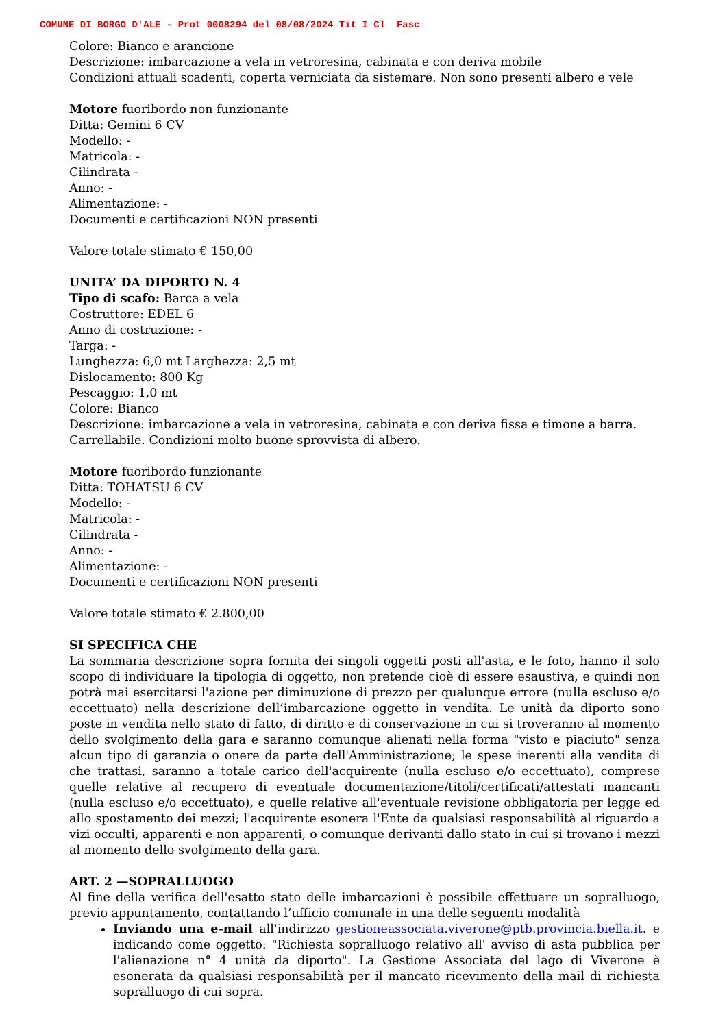COMUNE DI BORGO D'ALE - Prot 0008294 del 08/08/2024 Tit I Cl Fasc
Colore: Bianco e arancione
Descrizione: imbarcazione a vela in vetroresina, cabinata e con deriva mobile
Condizioni attuali scadenti, coperta verniciata da sistemare. Non sono presenti albero e vele
Motore fuoribordo non funzionante
Ditta: Gemini 6 CV
Modello: -
Matricola: -
Cilindrata -
Anno: -
Alimentazione: -
Documenti e certificazioni NON presenti
Valore totale stimato € 150,00
UNITA’ DA DIPORTO N. 4
Tipo di scafo: Barca a vela
Costruttore: EDEL 6
Anno di costruzione: -
Targa: -
Lunghezza: 6,0 mt Larghezza: 2,5 mt
Dislocamento: 800 Kg
Pescaggio: 1,0 mt
Colore: Bianco
Descrizione: imbarcazione a vela in vetroresina, cabinata e con deriva fissa e timone a barra.
Carrellabile. Condizioni molto buone sprovvista di albero.
Motore fuoribordo funzionante
Ditta: TOHATSU 6 CV
Modello: -
Matricola: -
Cilindrata -
Anno: -
Alimentazione: -
Documenti e certificazioni NON presenti
Valore totale stimato € 2.800,00
SI SPECIFICA CHE
La sommaria descrizione sopra fornita dei singoli oggetti posti all'asta, e le foto, hanno il solo scopo di individuare la tipologia di oggetto, non pretende cioè di essere esaustiva, e quindi non potrà mai esercitarsi l'azione per diminuzione di prezzo per qualunque errore (nulla escluso e/o eccettuato) nella descrizione dell’imbarcazione oggetto in vendita. Le unità da diporto sono poste in vendita nello stato di fatto, di diritto e di conservazione in cui si troveranno al momento dello svolgimento della gara e saranno comunque alienati nella forma "visto e piaciuto" senza alcun tipo di garanzia o onere da parte dell'Amministrazione; le spese inerenti alla vendita di che trattasi, saranno a totale carico dell'acquirente (nulla escluso e/o eccettuato), comprese quelle relative al recupero di eventuale documentazione/titoli/certificati/attestati mancanti (nulla escluso e/o eccettuato), e quelle relative all'eventuale revisione obbligatoria per legge ed allo spostamento dei mezzi; l'acquirente esonera l'Ente da qualsiasi responsabilità al riguardo a vizi occulti, apparenti e non apparenti, o comunque derivanti dallo stato in cui si trovano i mezzi al momento dello svolgimento della gara.
ART. 2 —SOPRALLUOGO
Al fine della verifica dell'esatto stato delle imbarcazioni è possibile effettuare un sopralluogo, previo appuntamento, contattando l’ufficio comunale in una delle seguenti modalità
Inviando una e-mail all'indirizzo gestioneassociata.viverone@ptb.provincia.biella.it. e indicando come oggetto: "Richiesta sopralluogo relativo all' avviso di asta pubblica per l'alienazione n° 4 unità da diporto". La Gestione Associata del lago di Viverone è esonerata da qualsiasi responsabilità per il mancato ricevimento della mail di richiesta sopralluogo di cui sopra.